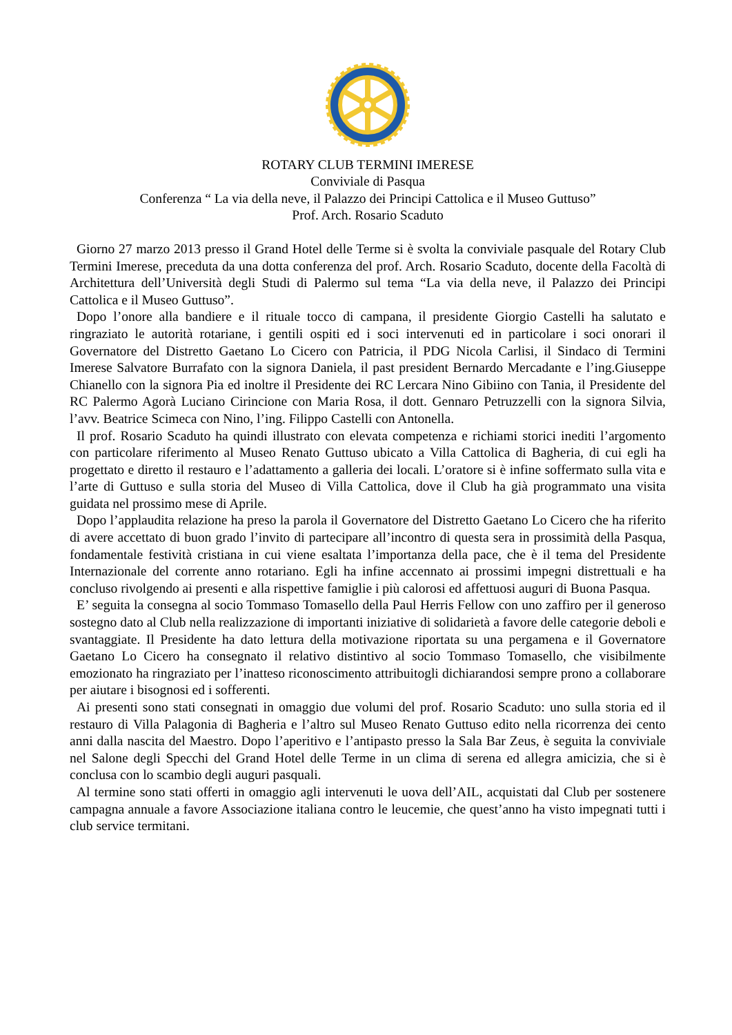ROTARY CLUB TERMINI IMERESE
Conviviale di Pasqua
Conferenza “ La via della neve, il Palazzo dei Principi Cattolica e il Museo Guttuso”
Prof. Arch. Rosario Scaduto
Giorno 27 marzo 2013 presso il Grand Hotel delle Terme si è svolta la conviviale pasquale del Rotary Club Termini Imerese, preceduta da una dotta conferenza del prof. Arch. Rosario Scaduto, docente della Facoltà di Architettura dell’Università degli Studi di Palermo sul tema “La via della neve, il Palazzo dei Principi Cattolica e il Museo Guttuso”.
Dopo l’onore alla bandiere e il rituale tocco di campana, il presidente Giorgio Castelli ha salutato e ringraziato le autorità rotariane, i gentili ospiti ed i soci intervenuti ed in particolare i soci onorari il Governatore del Distretto Gaetano Lo Cicero con Patricia, il PDG Nicola Carlisi, il Sindaco di Termini Imerese Salvatore Burrafato con la signora Daniela, il past president Bernardo Mercadante e l’ing.Giuseppe Chianello con la signora Pia ed inoltre il Presidente dei RC Lercara Nino Gibiino con Tania, il Presidente del RC Palermo Agorà Luciano Cirincione con Maria Rosa, il dott. Gennaro Petruzzelli con la signora Silvia, l’avv. Beatrice Scimeca con Nino, l’ing. Filippo Castelli con Antonella.
Il prof. Rosario Scaduto ha quindi illustrato con elevata competenza e richiami storici inediti l’argomento con particolare riferimento al Museo Renato Guttuso ubicato a Villa Cattolica di Bagheria, di cui egli ha progettato e diretto il restauro e l’adattamento a galleria dei locali. L’oratore si è infine soffermato sulla vita e l’arte di Guttuso e sulla storia del Museo di Villa Cattolica, dove il Club ha già programmato una visita guidata nel prossimo mese di Aprile.
Dopo l’applaudita relazione ha preso la parola il Governatore del Distretto Gaetano Lo Cicero che ha riferito di avere accettato di buon grado l’invito di partecipare all’incontro di questa sera in prossimità della Pasqua, fondamentale festività cristiana in cui viene esaltata l’importanza della pace, che è il tema del Presidente Internazionale del corrente anno rotariano. Egli ha infine accennato ai prossimi impegni distrettuali e ha concluso rivolgendo ai presenti e alla rispettive famiglie i più calorosi ed affettuosi auguri di Buona Pasqua.
E’ seguita la consegna al socio Tommaso Tomasello della Paul Herris Fellow con uno zaffiro per il generoso sostegno dato al Club nella realizzazione di importanti iniziative di solidarietà a favore delle categorie deboli e svantaggiate. Il Presidente ha dato lettura della motivazione riportata su una pergamena e il Governatore Gaetano Lo Cicero ha consegnato il relativo distintivo al socio Tommaso Tomasello, che visibilmente emozionato ha ringraziato per l’inatteso riconoscimento attribuitogli dichiarandosi sempre prono a collaborare per aiutare i bisognosi ed i sofferenti.
Ai presenti sono stati consegnati in omaggio due volumi del prof. Rosario Scaduto: uno sulla storia ed il restauro di Villa Palagonia di Bagheria e l’altro sul Museo Renato Guttuso edito nella ricorrenza dei cento anni dalla nascita del Maestro. Dopo l’aperitivo e l’antipasto presso la Sala Bar Zeus, è seguita la conviviale nel Salone degli Specchi del Grand Hotel delle Terme in un clima di serena ed allegra amicizia, che si è conclusa con lo scambio degli auguri pasquali.
Al termine sono stati offerti in omaggio agli intervenuti le uova dell’AIL, acquistati dal Club per sostenere campagna annuale a favore Associazione italiana contro le leucemie, che quest’anno ha visto impegnati tutti i club service termitani.